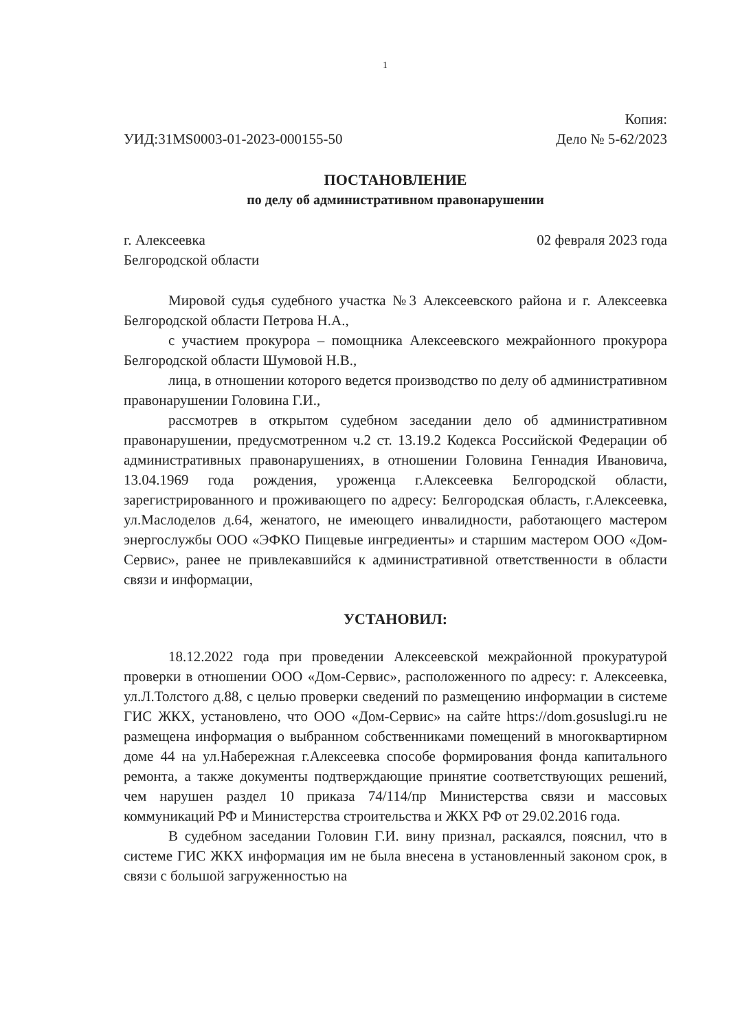1
УИД:31MS0003-01-2023-000155-50
Копия:
Дело № 5-62/2023
ПОСТАНОВЛЕНИЕ
по делу об административном правонарушении
г. Алексеевка
Белгородской области
02 февраля 2023 года
Мировой судья судебного участка №3 Алексеевского района и г. Алексеевка Белгородской области Петрова Н.А.,
с участием прокурора – помощника Алексеевского межрайонного прокурора Белгородской области Шумовой Н.В.,
лица, в отношении которого ведется производство по делу об административном правонарушении Головина Г.И.,
рассмотрев в открытом судебном заседании дело об административном правонарушении, предусмотренном ч.2 ст. 13.19.2 Кодекса Российской Федерации об административных правонарушениях, в отношении Головина Геннадия Ивановича, 13.04.1969 года рождения, уроженца г.Алексеевка Белгородской области, зарегистрированного и проживающего по адресу: Белгородская область, г.Алексеевка, ул.Маслоделов д.64, женатого, не имеющего инвалидности, работающего мастером энергослужбы ООО «ЭФКО Пищевые ингредиенты» и старшим мастером ООО «Дом-Сервис», ранее не привлекавшийся к административной ответственности в области связи и информации,
УСТАНОВИЛ:
18.12.2022 года при проведении Алексеевской межрайонной прокуратурой проверки в отношении ООО «Дом-Сервис», расположенного по адресу: г. Алексеевка, ул.Л.Толстого д.88, с целью проверки сведений по размещению информации в системе ГИС ЖКХ, установлено, что ООО «Дом-Сервис» на сайте https://dom.gosuslugi.ru не размещена информация о выбранном собственниками помещений в многоквартирном доме 44 на ул.Набережная г.Алексеевка способе формирования фонда капитального ремонта, а также документы подтверждающие принятие соответствующих решений, чем нарушен раздел 10 приказа 74/114/пр Министерства связи и массовых коммуникаций РФ и Министерства строительства и ЖКХ РФ от 29.02.2016 года.
В судебном заседании Головин Г.И. вину признал, раскаялся, пояснил, что в системе ГИС ЖКХ информация им не была внесена в установленный законом срок, в связи с большой загруженностью на